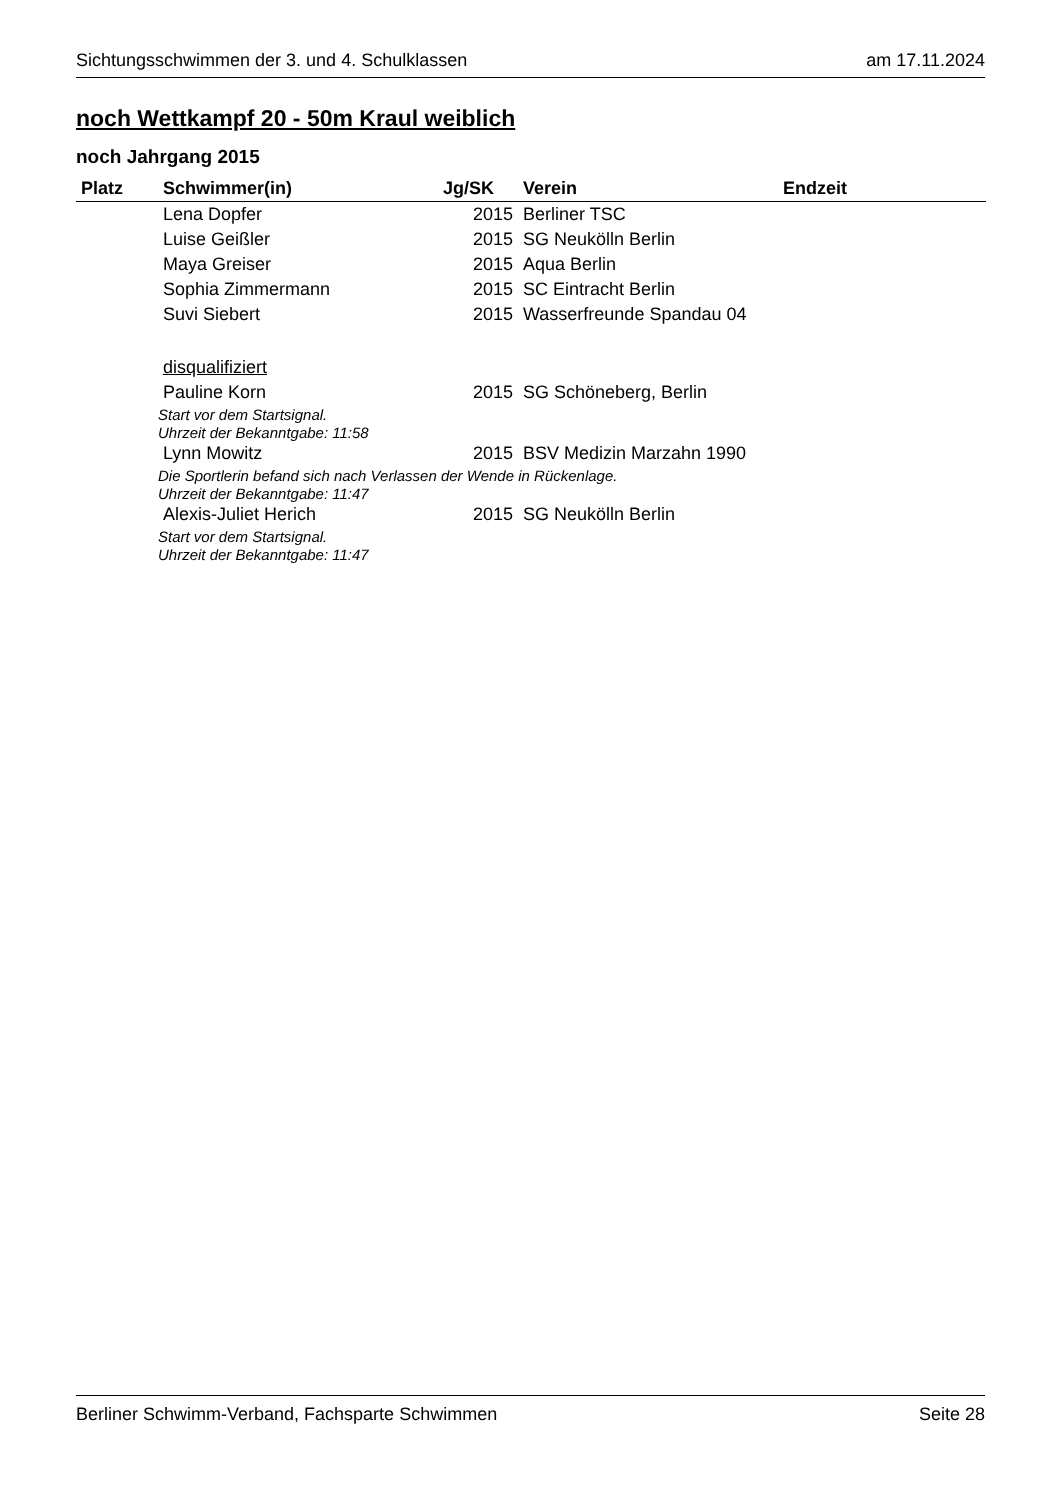Sichtungsschwimmen der 3. und 4. Schulklassen am 17.11.2024
noch Wettkampf 20 - 50m Kraul weiblich
noch Jahrgang 2015
| Platz | Schwimmer(in) | Jg/SK | Verein | Endzeit |
| --- | --- | --- | --- | --- |
| | Lena Dopfer | 2015 | Berliner TSC | |
| | Luise Geißler | 2015 | SG Neukölln Berlin | |
| | Maya Greiser | 2015 | Aqua Berlin | |
| | Sophia Zimmermann | 2015 | SC Eintracht Berlin | |
| | Suvi Siebert | 2015 | Wasserfreunde Spandau 04 | |
| | disqualifiziert | | | |
| | Pauline Korn | 2015 | SG Schöneberg, Berlin | |
| Start vor dem Startsignal. | | | | |
| Uhrzeit der Bekanntgabe: 11:58 | | | | |
| | Lynn Mowitz | 2015 | BSV Medizin Marzahn 1990 | |
| Die Sportlerin befand sich nach Verlassen der Wende in Rückenlage. | | | | |
| Uhrzeit der Bekanntgabe: 11:47 | | | | |
| | Alexis-Juliet Herich | 2015 | SG Neukölln Berlin | |
| Start vor dem Startsignal. | | | | |
| Uhrzeit der Bekanntgabe: 11:47 | | | | |
Berliner Schwimm-Verband, Fachsparte Schwimmen Seite 28